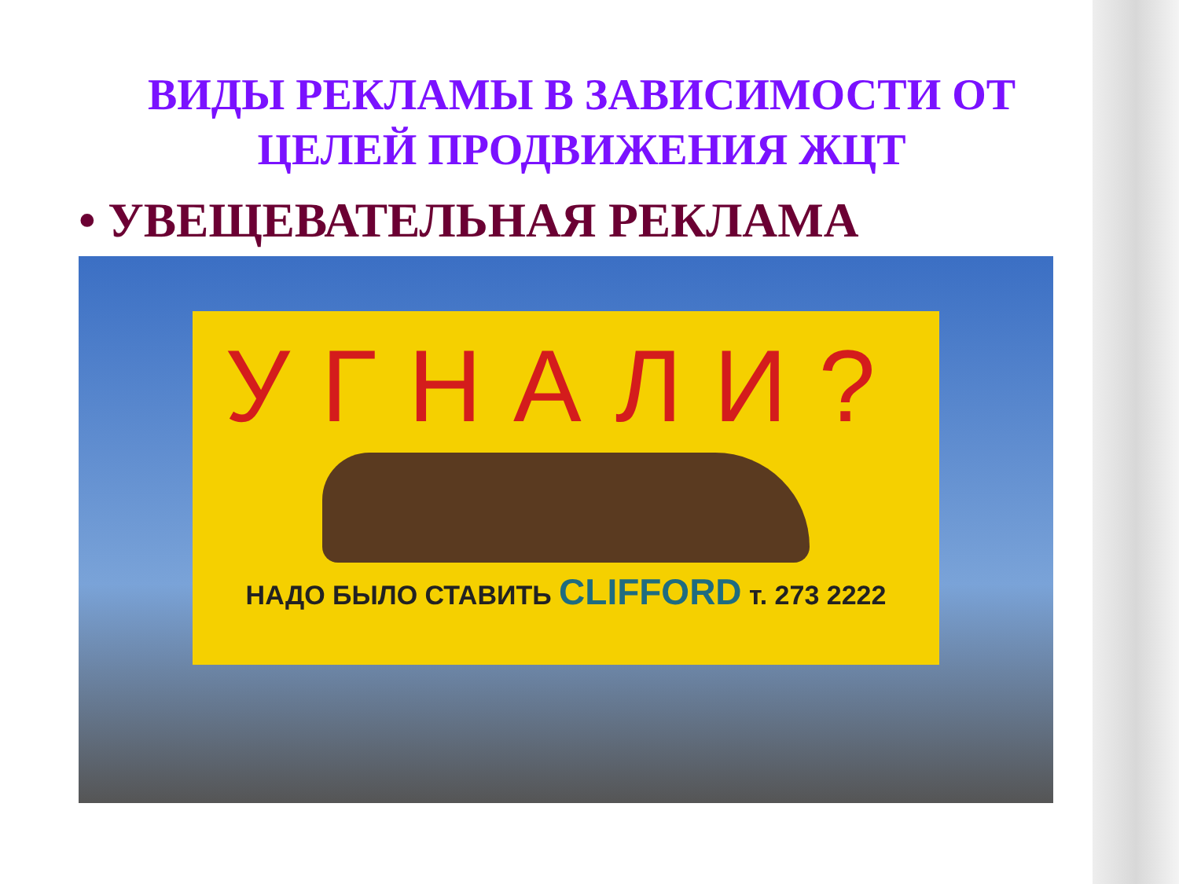ВИДЫ РЕКЛАМЫ В ЗАВИСИМОСТИ ОТ ЦЕЛЕЙ ПРОДВИЖЕНИЯ ЖЦТ
• УВЕЩЕВАТЕЛЬНАЯ РЕКЛАМА
УГНАЛИ?
НАДО БЫЛО СТАВИТЬ CLIFFORD т. 273 2222